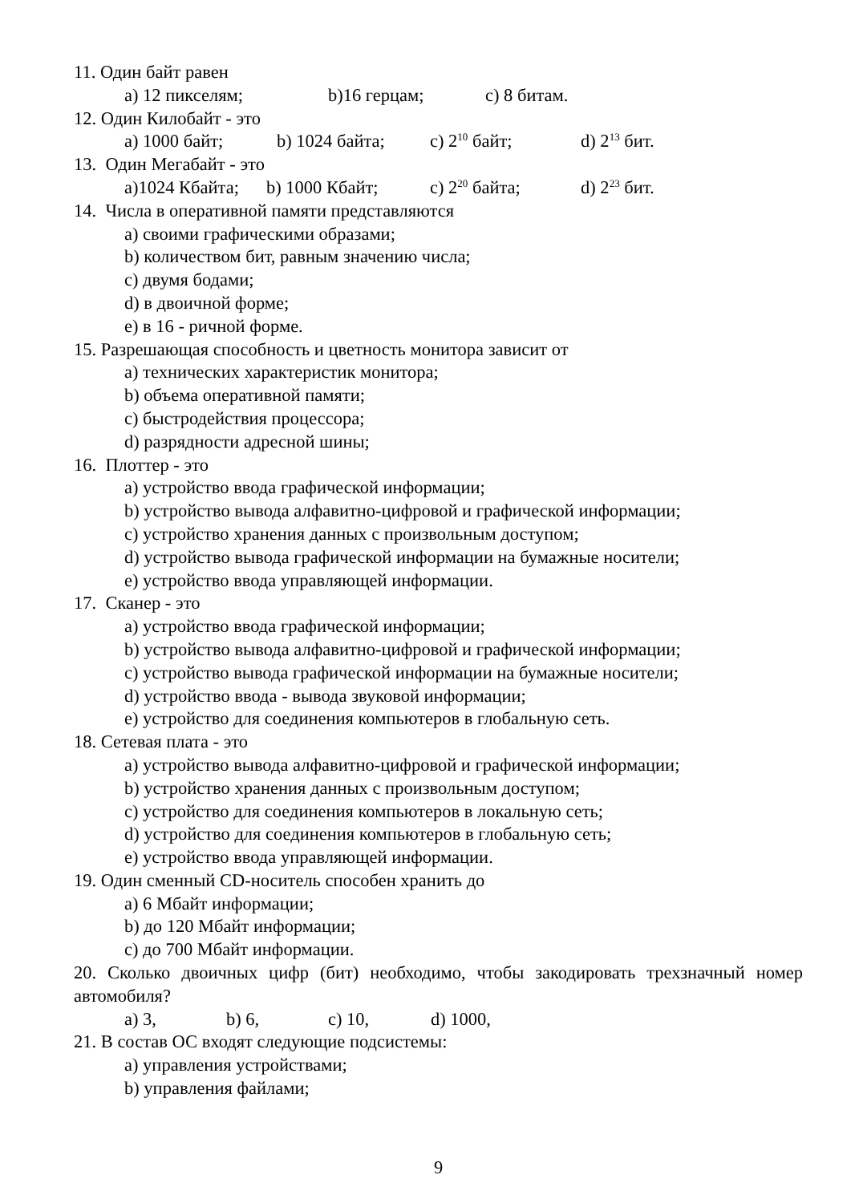11. Один байт равен
a) 12 пикселям; b)16 герцам; c) 8 битам.
12. Один Килобайт - это
a) 1000 байт; b) 1024 байта; c) 2<sup>10</sup> байт; d) 2<sup>13</sup> бит.
13. Один Мегабайт - это
a)1024 Кбайта; b) 1000 Кбайт; c) 2<sup>20</sup> байта; d) 2<sup>23</sup> бит.
14. Числа в оперативной памяти представляются
a) своими графическими образами;
b) количеством бит, равным значению числа;
c) двумя бодами;
d) в двоичной форме;
e) в 16 - ричной форме.
15. Разрешающая способность и цветность монитора зависит от
a) технических характеристик монитора;
b) объема оперативной памяти;
c) быстродействия процессора;
d) разрядности адресной шины;
16. Плоттер - это
a) устройство ввода графической информации;
b) устройство вывода алфавитно-цифровой и графической информации;
c) устройство хранения данных с произвольным доступом;
d) устройство вывода графической информации на бумажные носители;
e) устройство ввода управляющей информации.
17. Сканер - это
a) устройство ввода графической информации;
b) устройство вывода алфавитно-цифровой и графической информации;
c) устройство вывода графической информации на бумажные носители;
d) устройство ввода - вывода звуковой информации;
e) устройство для соединения компьютеров в глобальную сеть.
18. Сетевая плата - это
a) устройство вывода алфавитно-цифровой и графической информации;
b) устройство хранения данных с произвольным доступом;
c) устройство для соединения компьютеров в локальную сеть;
d) устройство для соединения компьютеров в глобальную сеть;
e) устройство ввода управляющей информации.
19. Один сменный CD-носитель способен хранить до
a) 6 Мбайт информации;
b) до 120 Мбайт информации;
c) до 700 Мбайт информации.
20. Сколько двоичных цифр (бит) необходимо, чтобы закодировать трехзначный номер автомобиля?
a) 3, b) 6, c) 10, d) 1000,
21. В состав ОС входят следующие подсистемы:
a) управления устройствами;
b) управления файлами;
9